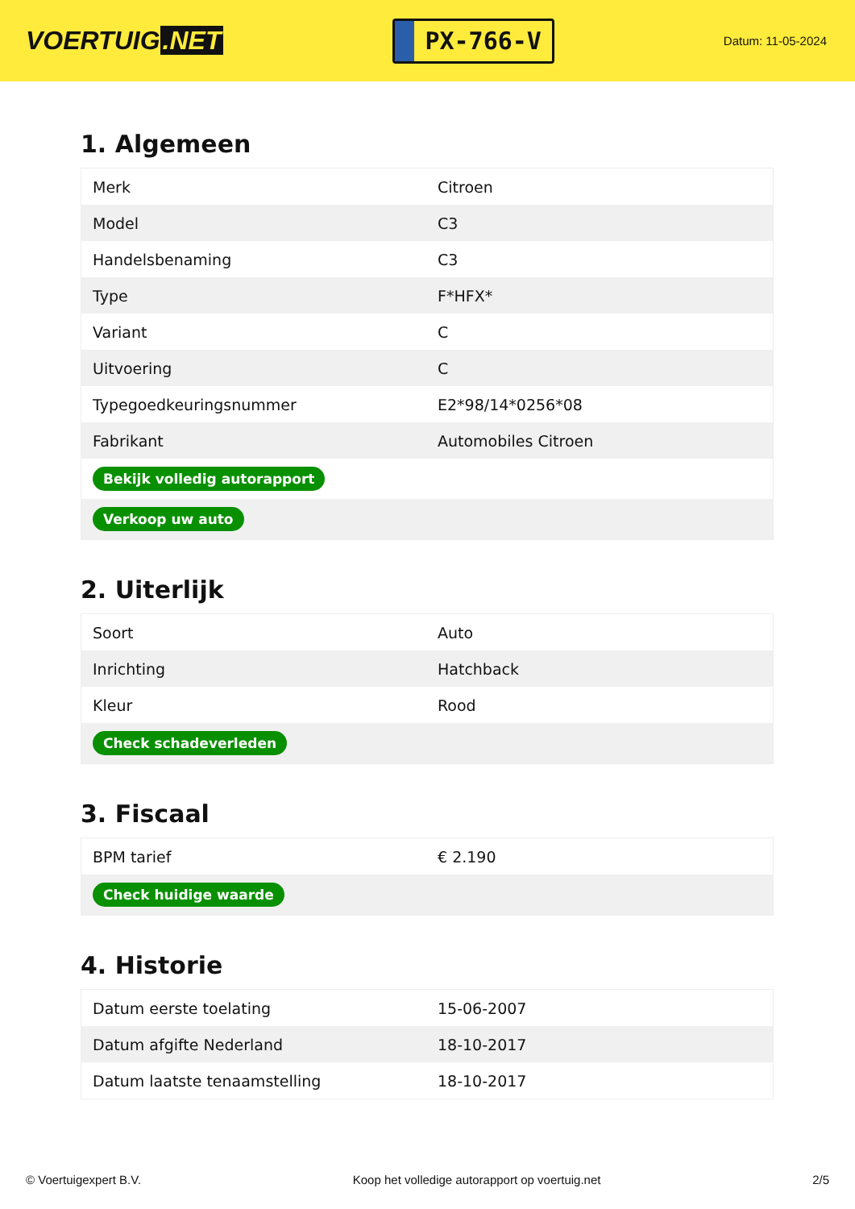VOERTUIG.NET
PX-766-V
Datum: 11-05-2024
1. Algemeen
| Merk | Citroen |
| Model | C3 |
| Handelsbenaming | C3 |
| Type | F*HFX* |
| Variant | C |
| Uitvoering | C |
| Typegoedkeuringsnummer | E2*98/14*0256*08 |
| Fabrikant | Automobiles Citroen |
| Bekijk volledig autorapport | |
| Verkoop uw auto | |
2. Uiterlijk
| Soort | Auto |
| Inrichting | Hatchback |
| Kleur | Rood |
| Check schadeverleden | |
3. Fiscaal
| BPM tarief | € 2.190 |
| Check huidige waarde | |
4. Historie
| Datum eerste toelating | 15-06-2007 |
| Datum afgifte Nederland | 18-10-2017 |
| Datum laatste tenaamstelling | 18-10-2017 |
© Voertuigexpert B.V. Koop het volledige autorapport op voertuig.net 2/5